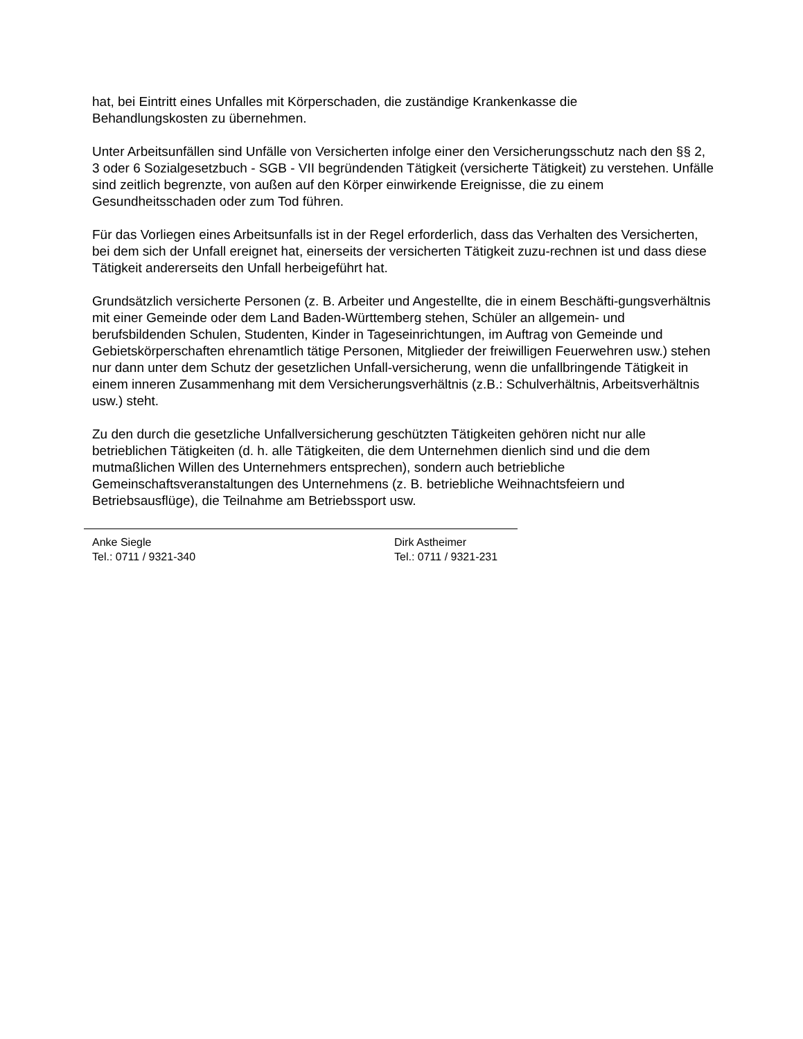hat, bei Eintritt eines Unfalles mit Körperschaden, die zuständige Krankenkasse die
Behandlungskosten zu übernehmen.
Unter Arbeitsunfällen sind Unfälle von Versicherten infolge einer den Versicherungsschutz nach den §§ 2, 3 oder 6 Sozialgesetzbuch - SGB - VII begründenden Tätigkeit (versicherte Tätigkeit) zu verstehen. Unfälle sind zeitlich begrenzte, von außen auf den Körper einwirkende Ereignisse, die zu einem Gesundheitsschaden oder zum Tod führen.
Für das Vorliegen eines Arbeitsunfalls ist in der Regel erforderlich, dass das Verhalten des Versicherten, bei dem sich der Unfall ereignet hat, einerseits der versicherten Tätigkeit zuzu-rechnen ist und dass diese Tätigkeit andererseits den Unfall herbeigeführt hat.
Grundsätzlich versicherte Personen (z. B. Arbeiter und Angestellte, die in einem Beschäfti-gungsverhältnis mit einer Gemeinde oder dem Land Baden-Württemberg stehen, Schüler an allgemein- und berufsbildenden Schulen, Studenten, Kinder in Tageseinrichtungen, im Auftrag von Gemeinde und Gebietskörperschaften ehrenamtlich tätige Personen, Mitglieder der freiwilligen Feuerwehren usw.) stehen nur dann unter dem Schutz der gesetzlichen Unfall-versicherung, wenn die unfallbringende Tätigkeit in einem inneren Zusammenhang mit dem Versicherungsverhältnis (z.B.: Schulverhältnis, Arbeitsverhältnis usw.) steht.
Zu den durch die gesetzliche Unfallversicherung geschützten Tätigkeiten gehören nicht nur alle betrieblichen Tätigkeiten (d. h. alle Tätigkeiten, die dem Unternehmen dienlich sind und die dem mutmaßlichen Willen des Unternehmers entsprechen), sondern auch betriebliche Gemeinschaftsveranstaltungen des Unternehmens (z. B. betriebliche Weihnachtsfeiern und Betriebsausflüge), die Teilnahme am Betriebssport usw.
Anke Siegle
Tel.: 0711 / 9321-340
Dirk Astheimer
Tel.: 0711 / 9321-231